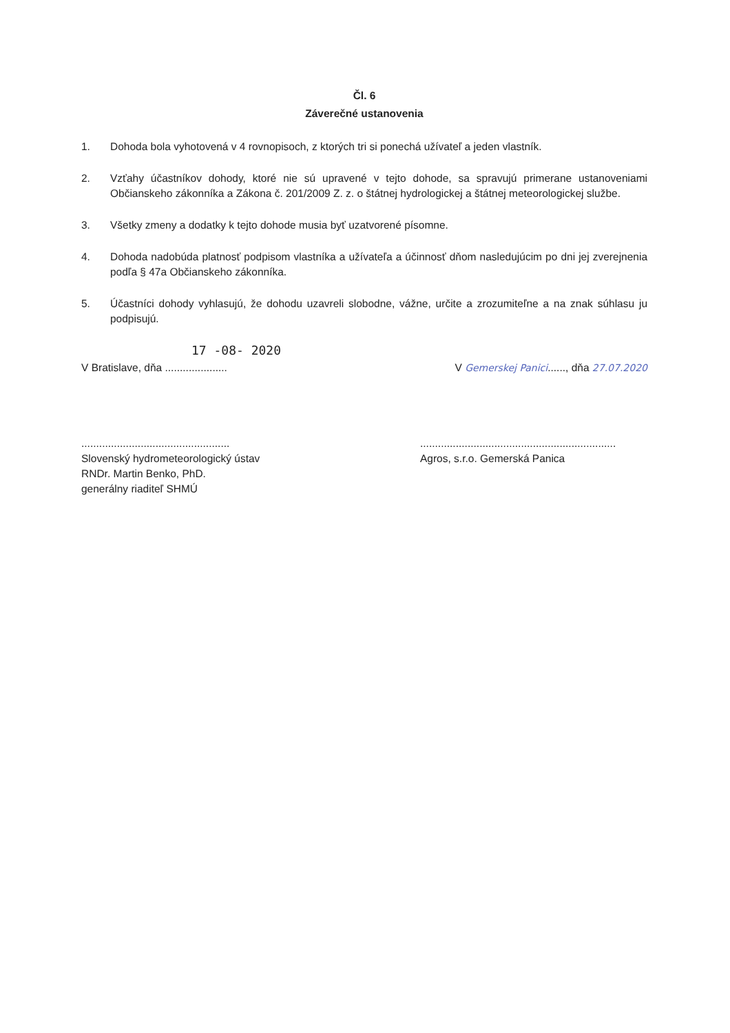Čl. 6
Záverečné ustanovenia
1. Dohoda bola vyhotovená v 4 rovnopisoch, z ktorých tri si ponechá užívateľ a jeden vlastník.
2. Vzťahy účastníkov dohody, ktoré nie sú upravené v tejto dohode, sa spravujú primerane ustanoveniami Občianskeho zákonníka a Zákona č. 201/2009 Z. z. o štátnej hydrologickej a štátnej meteorologickej službe.
3. Všetky zmeny a dodatky k tejto dohode musia byť uzatvorené písomne.
4. Dohoda nadobúda platnosť podpisom vlastníka a užívateľa a účinnosť dňom nasledujúcim po dni jej zverejnenia podľa § 47a Občianskeho zákonníka.
5. Účastníci dohody vyhlasujú, že dohodu uzavreli slobodne, vážne, určite a zrozumiteľne a na znak súhlasu ju podpisujú.
17 -08- 2020
V Bratislave, dňa ..................... V Gemerskej Panici......, dňa 27.07.2020
..................................................
Slovenský hydrometeorologický ústav
RNDr. Martin Benko, PhD.
generálny riaditeľ SHMÚ
..................................................................
Agros, s.r.o. Gemerská Panica